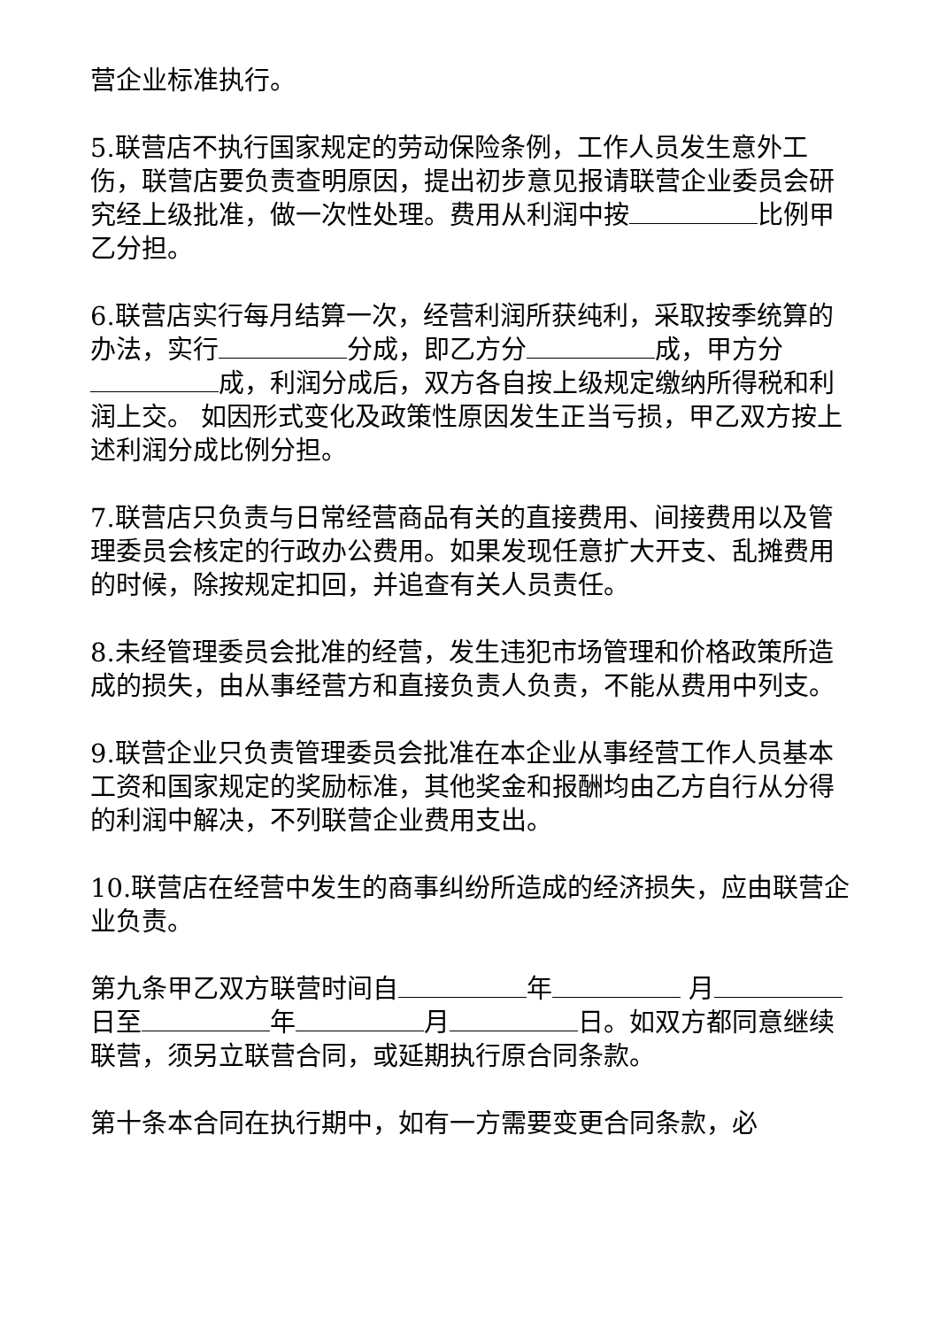营企业标准执行。
5.联营店不执行国家规定的劳动保险条例，工作人员发生意外工伤，联营店要负责查明原因，提出初步意见报请联营企业委员会研究经上级批准，做一次性处理。费用从利润中按 比例甲乙分担。
6.联营店实行每月结算一次，经营利润所获纯利，采取按季统算的办法，实行 分成，即乙方分 成，甲方分 成，利润分成后，双方各自按上级规定缴纳所得税和利润上交。 如因形式变化及政策性原因发生正当亏损，甲乙双方按上述利润分成比例分担。
7.联营店只负责与日常经营商品有关的直接费用、间接费用以及管理委员会核定的行政办公费用。如果发现任意扩大开支、乱摊费用的时候，除按规定扣回，并追查有关人员责任。
8.未经管理委员会批准的经营，发生违犯市场管理和价格政策所造成的损失，由从事经营方和直接负责人负责，不能从费用中列支。
9.联营企业只负责管理委员会批准在本企业从事经营工作人员基本工资和国家规定的奖励标准，其他奖金和报酬均由乙方自行从分得的利润中解决，不列联营企业费用支出。
10.联营店在经营中发生的商事纠纷所造成的经济损失，应由联营企业负责。
第九条甲乙双方联营时间自 年 月 日至 年 月 日。如双方都同意继续联营，须另立联营合同，或延期执行原合同条款。
第十条本合同在执行期中，如有一方需要变更合同条款，必